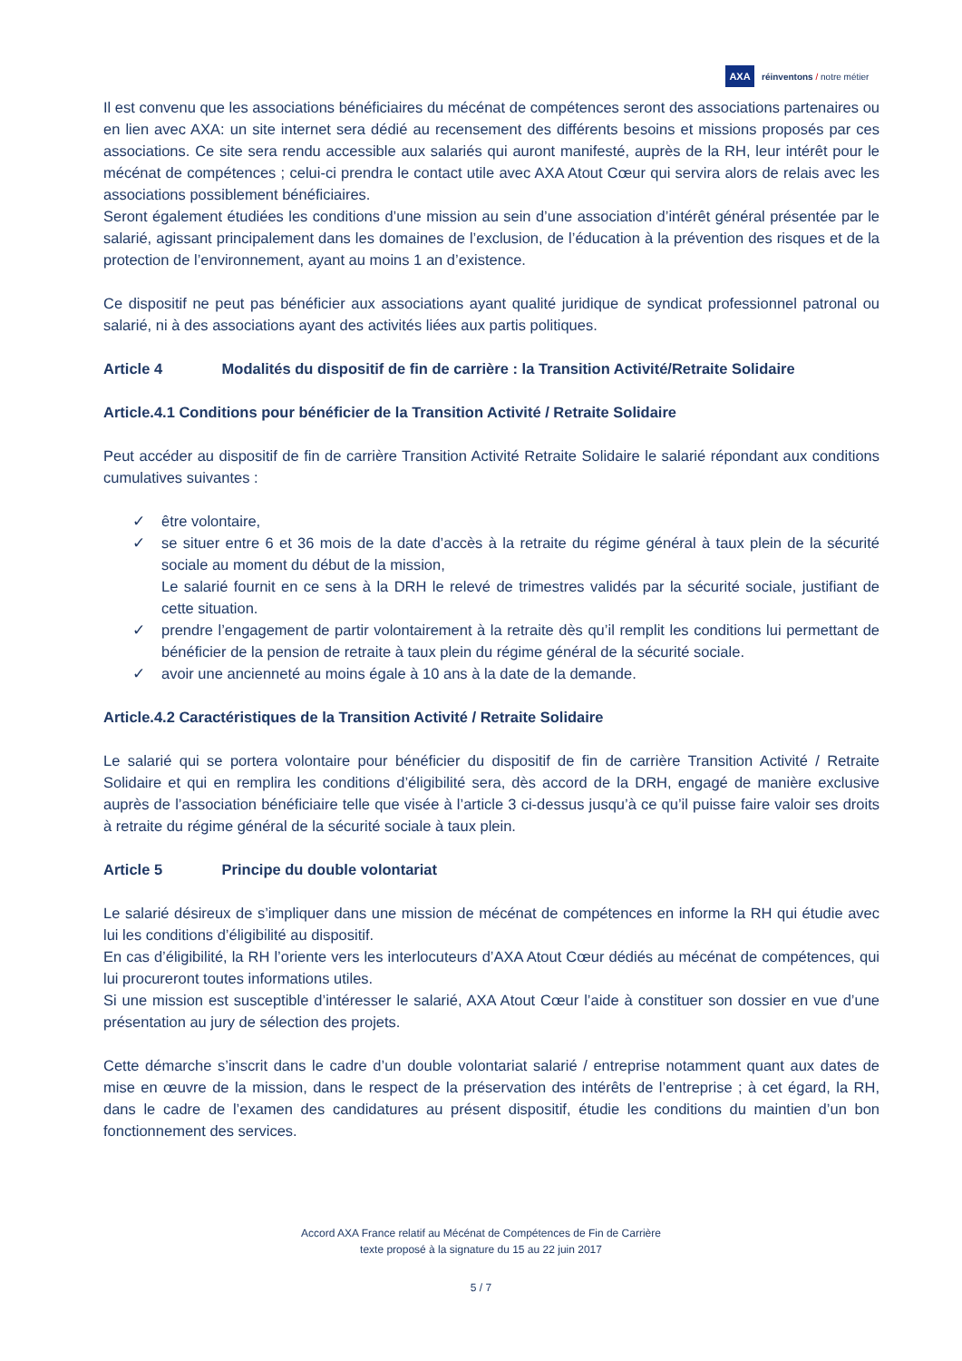AXA réinventons / notre métier
Il est convenu que les associations bénéficiaires du mécénat de compétences seront des associations partenaires ou en lien avec AXA: un site internet sera dédié au recensement des différents besoins et missions proposés par ces associations. Ce site sera rendu accessible aux salariés qui auront manifesté, auprès de la RH, leur intérêt pour le mécénat de compétences ; celui-ci prendra le contact utile avec AXA Atout Cœur qui servira alors de relais avec les associations possiblement bénéficiaires.
Seront également étudiées les conditions d’une mission au sein d’une association d’intérêt général présentée par le salarié, agissant principalement dans les domaines de l’exclusion, de l’éducation à la prévention des risques et de la protection de l’environnement, ayant au moins 1 an d’existence.
Ce dispositif ne peut pas bénéficier aux associations ayant qualité juridique de syndicat professionnel patronal ou salarié, ni à des associations ayant des activités liées aux partis politiques.
Article 4 Modalités du dispositif de fin de carrière : la Transition Activité/Retraite Solidaire
Article.4.1 Conditions pour bénéficier de la Transition Activité / Retraite Solidaire
Peut accéder au dispositif de fin de carrière Transition Activité Retraite Solidaire le salarié répondant aux conditions cumulatives suivantes :
✓ être volontaire,
✓ se situer entre 6 et 36 mois de la date d’accès à la retraite du régime général à taux plein de la sécurité sociale au moment du début de la mission,
Le salarié fournit en ce sens à la DRH le relevé de trimestres validés par la sécurité sociale, justifiant de cette situation.
✓ prendre l’engagement de partir volontairement à la retraite dès qu’il remplit les conditions lui permettant de bénéficier de la pension de retraite à taux plein du régime général de la sécurité sociale.
✓ avoir une ancienneté au moins égale à 10 ans à la date de la demande.
Article.4.2 Caractéristiques de la Transition Activité / Retraite Solidaire
Le salarié qui se portera volontaire pour bénéficier du dispositif de fin de carrière Transition Activité / Retraite Solidaire et qui en remplira les conditions d’éligibilité sera, dès accord de la DRH, engagé de manière exclusive auprès de l’association bénéficiaire telle que visée à l’article 3 ci-dessus jusqu’à ce qu’il puisse faire valoir ses droits à retraite du régime général de la sécurité sociale à taux plein.
Article 5 Principe du double volontariat
Le salarié désireux de s’impliquer dans une mission de mécénat de compétences en informe la RH qui étudie avec lui les conditions d’éligibilité au dispositif.
En cas d’éligibilité, la RH l’oriente vers les interlocuteurs d’AXA Atout Cœur dédiés au mécénat de compétences, qui lui procureront toutes informations utiles.
Si une mission est susceptible d’intéresser le salarié, AXA Atout Cœur l’aide à constituer son dossier en vue d’une présentation au jury de sélection des projets.
Cette démarche s’inscrit dans le cadre d’un double volontariat salarié / entreprise notamment quant aux dates de mise en œuvre de la mission, dans le respect de la préservation des intérêts de l’entreprise ; à cet égard, la RH, dans le cadre de l’examen des candidatures au présent dispositif, étudie les conditions du maintien d’un bon fonctionnement des services.
Accord AXA France relatif au Mécénat de Compétences de Fin de Carrière
texte proposé à la signature du 15 au 22 juin 2017
5 / 7